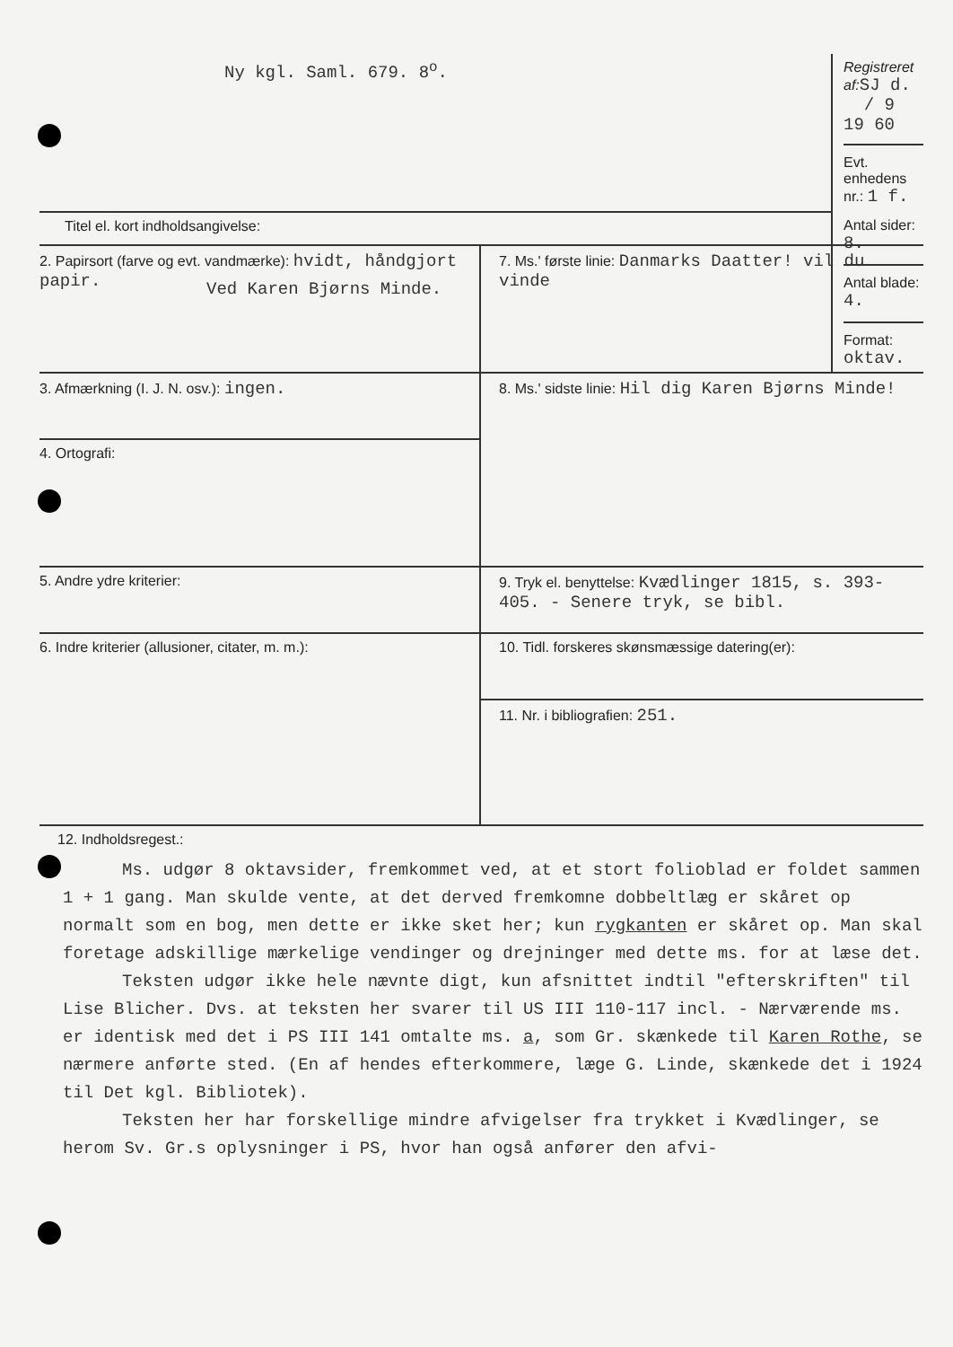| Ny kgl. Saml. 679. 8<sup>o</sup>. | Registreret af: SJ d. / 9 19 60 Evt. enhedens nr.: 1 f. |
| Titel el. kort indholdsangivelse: Ved Karen Bjørns Minde. | Antal sider: 8. Antal blade: 4. Format: oktav. |
| 2. Papirsort (farve og evt. vandmærke): hvidt, håndgjort papir. | 7. Ms.' første linie: Danmarks Daatter! vil du vinde |
| 3. Afmærkning (I. J. N. osv.): ingen. | 8. Ms.' sidste linie: Hil dig Karen Bjørns Minde! |
| 4. Ortografi: | |
| 5. Andre ydre kriterier: | 9. Tryk el. benyttelse: Kvædlinger 1815, s. 393-405. - Senere tryk, se bibl. |
| 6. Indre kriterier (allusioner, citater, m. m.): | |
| | 10. Tidl. forskeres skønsmæssige datering(er): |
| | 11. Nr. i bibliografien: 251. |
12. Indholdsregest.:
Ms. udgør 8 oktavsider, fremkommet ved, at et stort folioblad er foldet sammen 1 + 1 gang. Man skulde vente, at det derved fremkomne dobbeltlæg er skåret op normalt som en bog, men dette er ikke sket her; kun rygkanten er skåret op. Man skal foretage adskillige mærkelige vendinger og drejninger med dette ms. for at læse det.
Teksten udgør ikke hele nævnte digt, kun afsnittet indtil "efterskriften" til Lise Blicher. Dvs. at teksten her svarer til US III 110-117 incl. - Nærværende ms. er identisk med det i PS III 141 omtalte ms. a, som Gr. skænkede til Karen Rothe, se nærmere anførte sted. (En af hendes efterkommere, læge G. Linde, skænkede det i 1924 til Det kgl. Bibliotek).
Teksten her har forskellige mindre afvigelser fra trykket i Kvædlinger, se herom Sv. Gr.s oplysninger i PS, hvor han også anfører den afvi-